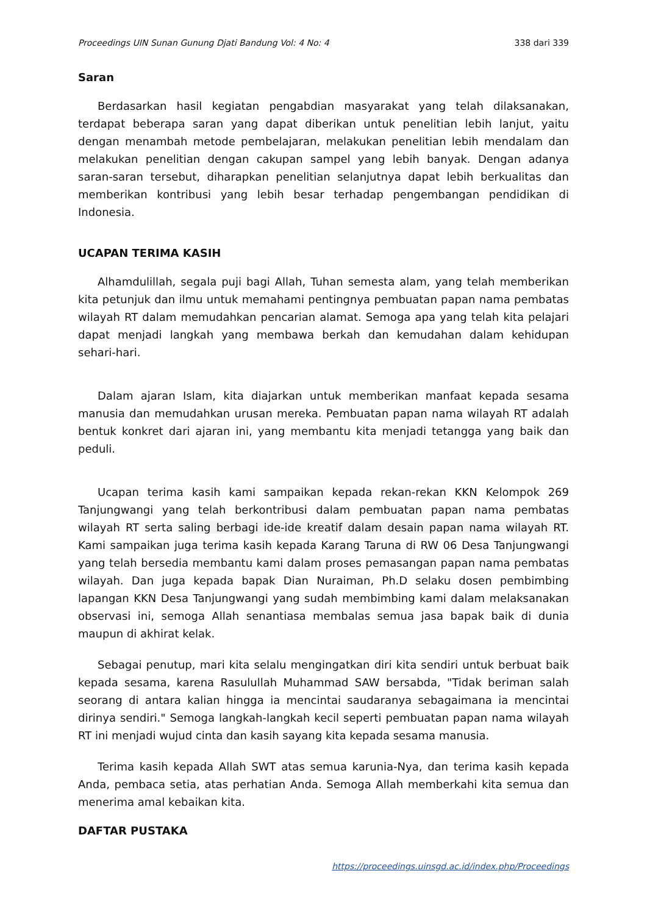Proceedings UIN Sunan Gunung Djati Bandung Vol: 4 No: 4 338 dari 339
Saran
Berdasarkan hasil kegiatan pengabdian masyarakat yang telah dilaksanakan, terdapat beberapa saran yang dapat diberikan untuk penelitian lebih lanjut, yaitu dengan menambah metode pembelajaran, melakukan penelitian lebih mendalam dan melakukan penelitian dengan cakupan sampel yang lebih banyak. Dengan adanya saran-saran tersebut, diharapkan penelitian selanjutnya dapat lebih berkualitas dan memberikan kontribusi yang lebih besar terhadap pengembangan pendidikan di Indonesia.
UCAPAN TERIMA KASIH
Alhamdulillah, segala puji bagi Allah, Tuhan semesta alam, yang telah memberikan kita petunjuk dan ilmu untuk memahami pentingnya pembuatan papan nama pembatas wilayah RT dalam memudahkan pencarian alamat. Semoga apa yang telah kita pelajari dapat menjadi langkah yang membawa berkah dan kemudahan dalam kehidupan sehari-hari.
Dalam ajaran Islam, kita diajarkan untuk memberikan manfaat kepada sesama manusia dan memudahkan urusan mereka. Pembuatan papan nama wilayah RT adalah bentuk konkret dari ajaran ini, yang membantu kita menjadi tetangga yang baik dan peduli.
Ucapan terima kasih kami sampaikan kepada rekan-rekan KKN Kelompok 269 Tanjungwangi yang telah berkontribusi dalam pembuatan papan nama pembatas wilayah RT serta saling berbagi ide-ide kreatif dalam desain papan nama wilayah RT. Kami sampaikan juga terima kasih kepada Karang Taruna di RW 06 Desa Tanjungwangi yang telah bersedia membantu kami dalam proses pemasangan papan nama pembatas wilayah. Dan juga kepada bapak Dian Nuraiman, Ph.D selaku dosen pembimbing lapangan KKN Desa Tanjungwangi yang sudah membimbing kami dalam melaksanakan observasi ini, semoga Allah senantiasa membalas semua jasa bapak baik di dunia maupun di akhirat kelak.
Sebagai penutup, mari kita selalu mengingatkan diri kita sendiri untuk berbuat baik kepada sesama, karena Rasulullah Muhammad SAW bersabda, "Tidak beriman salah seorang di antara kalian hingga ia mencintai saudaranya sebagaimana ia mencintai dirinya sendiri." Semoga langkah-langkah kecil seperti pembuatan papan nama wilayah RT ini menjadi wujud cinta dan kasih sayang kita kepada sesama manusia.
Terima kasih kepada Allah SWT atas semua karunia-Nya, dan terima kasih kepada Anda, pembaca setia, atas perhatian Anda. Semoga Allah memberkahi kita semua dan menerima amal kebaikan kita.
DAFTAR PUSTAKA
https://proceedings.uinsgd.ac.id/index.php/Proceedings